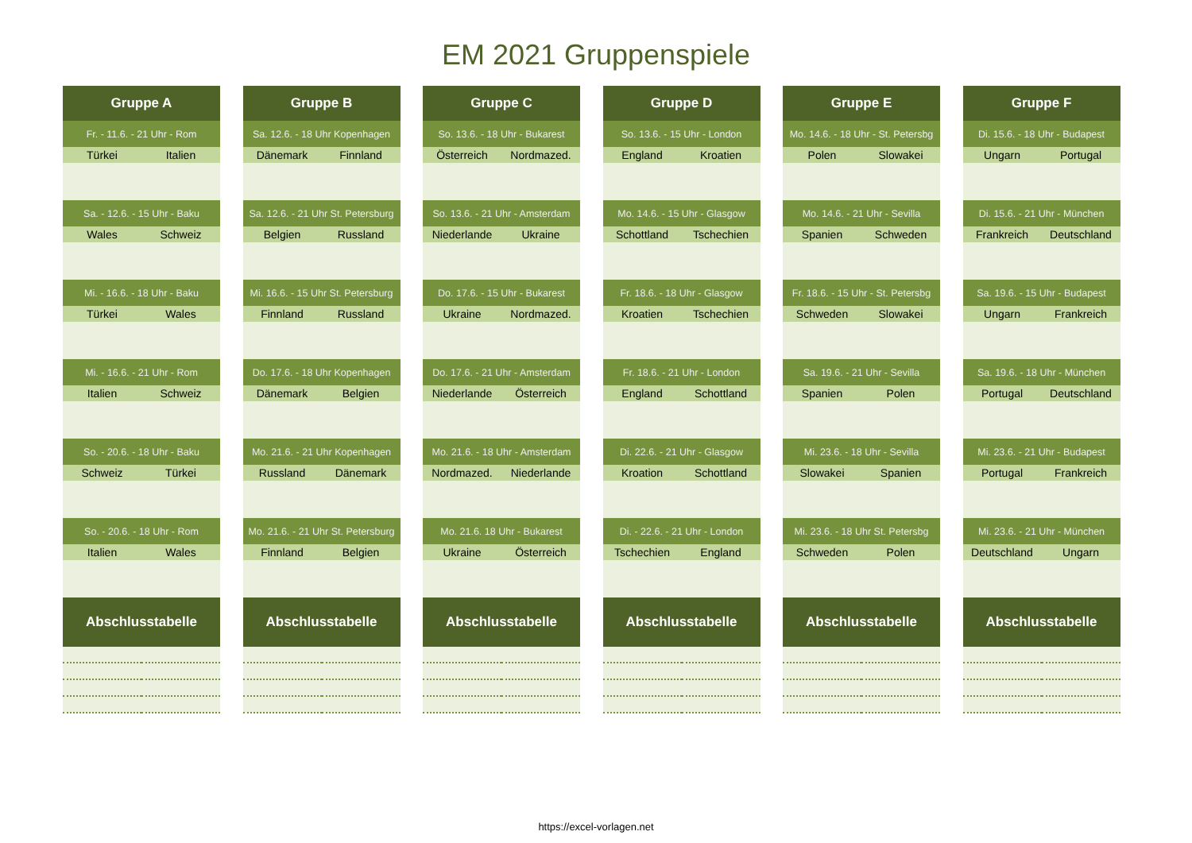EM 2021 Gruppenspiele
| Gruppe A | |
| --- | --- |
| Fr. - 11.6. - 21 Uhr - Rom | |
| Türkei | Italien |
| Sa. - 12.6. - 15 Uhr - Baku | |
| Wales | Schweiz |
| Mi. - 16.6. - 18 Uhr - Baku | |
| Türkei | Wales |
| Mi. - 16.6. - 21 Uhr - Rom | |
| Italien | Schweiz |
| So. - 20.6. - 18 Uhr - Baku | |
| Schweiz | Türkei |
| So. - 20.6. - 18 Uhr - Rom | |
| Italien | Wales |
| Abschlusstabelle | |
| Gruppe B | |
| --- | --- |
| Sa. 12.6. - 18 Uhr Kopenhagen | |
| Dänemark | Finnland |
| Sa. 12.6. - 21 Uhr St. Petersburg | |
| Belgien | Russland |
| Mi. 16.6. - 15 Uhr St. Petersburg | |
| Finnland | Russland |
| Do. 17.6. - 18 Uhr Kopenhagen | |
| Dänemark | Belgien |
| Mo. 21.6. - 21 Uhr Kopenhagen | |
| Russland | Dänemark |
| Mo. 21.6. - 21 Uhr St. Petersburg | |
| Finnland | Belgien |
| Abschlusstabelle | |
| Gruppe C | |
| --- | --- |
| So. 13.6. - 18 Uhr - Bukarest | |
| Österreich | Nordmazed. |
| So. 13.6. - 21 Uhr - Amsterdam | |
| Niederlande | Ukraine |
| Do. 17.6. - 15 Uhr - Bukarest | |
| Ukraine | Nordmazed. |
| Do. 17.6. - 21 Uhr - Amsterdam | |
| Niederlande | Österreich |
| Mo. 21.6. - 18 Uhr - Amsterdam | |
| Nordmazed. | Niederlande |
| Mo. 21.6. 18 Uhr - Bukarest | |
| Ukraine | Österreich |
| Abschlusstabelle | |
| Gruppe D | |
| --- | --- |
| So. 13.6. - 15 Uhr - London | |
| England | Kroatien |
| Mo. 14.6. - 15 Uhr - Glasgow | |
| Schottland | Tschechien |
| Fr. 18.6. - 18 Uhr - Glasgow | |
| Kroatien | Tschechien |
| Fr. 18.6. - 21 Uhr - London | |
| England | Schottland |
| Di. 22.6. - 21 Uhr - Glasgow | |
| Kroation | Schottland |
| Di. - 22.6. - 21 Uhr - London | |
| Tschechien | England |
| Abschlusstabelle | |
| Gruppe E | |
| --- | --- |
| Mo. 14.6. - 18 Uhr - St. Petersbg | |
| Polen | Slowakei |
| Mo. 14.6. - 21 Uhr - Sevilla | |
| Spanien | Schweden |
| Fr. 18.6. - 15 Uhr - St. Petersbg | |
| Schweden | Slowakei |
| Sa. 19.6. - 21 Uhr - Sevilla | |
| Spanien | Polen |
| Mi. 23.6. - 18 Uhr - Sevilla | |
| Slowakei | Spanien |
| Mi. 23.6. - 18 Uhr St. Petersbg | |
| Schweden | Polen |
| Abschlusstabelle | |
| Gruppe F | |
| --- | --- |
| Di. 15.6. - 18 Uhr - Budapest | |
| Ungarn | Portugal |
| Di. 15.6. - 21 Uhr - München | |
| Frankreich | Deutschland |
| Sa. 19.6. - 15 Uhr - Budapest | |
| Ungarn | Frankreich |
| Sa. 19.6. - 18 Uhr - München | |
| Portugal | Deutschland |
| Mi. 23.6. - 21 Uhr - Budapest | |
| Portugal | Frankreich |
| Mi. 23.6. - 21 Uhr - München | |
| Deutschland | Ungarn |
| Abschlusstabelle | |
https://excel-vorlagen.net